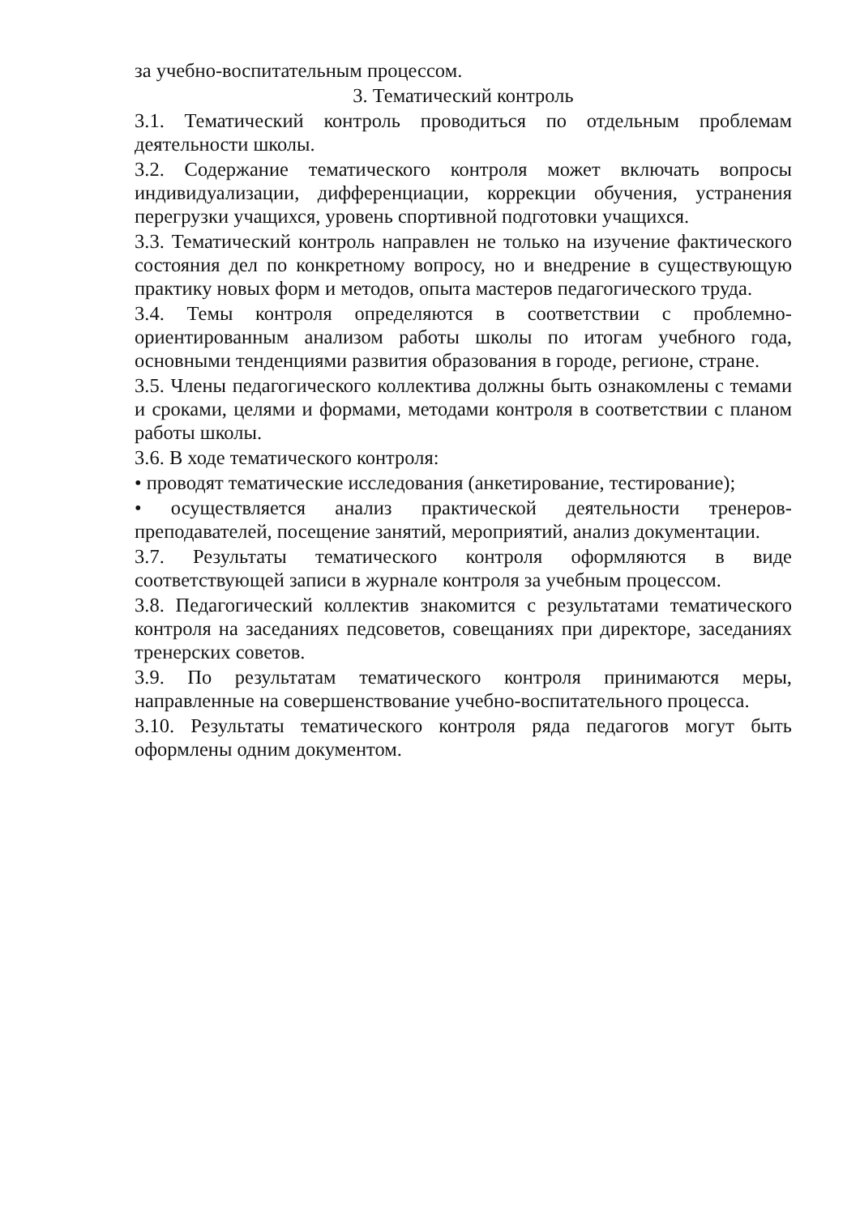за учебно-воспитательным процессом.
3. Тематический контроль
3.1. Тематический контроль проводиться по отдельным проблемам деятельности школы.
3.2. Содержание тематического контроля может включать вопросы индивидуализации, дифференциации, коррекции обучения, устранения перегрузки учащихся, уровень спортивной подготовки учащихся.
3.3. Тематический контроль направлен не только на изучение фактического состояния дел по конкретному вопросу, но и внедрение в существующую практику новых форм и методов, опыта мастеров педагогического труда.
3.4. Темы контроля определяются в соответствии с проблемно-ориентированным анализом работы школы по итогам учебного года, основными тенденциями развития образования в городе, регионе, стране.
3.5. Члены педагогического коллектива должны быть ознакомлены с темами и сроками, целями и формами, методами контроля в соответствии с планом работы школы.
3.6. В ходе тематического контроля:
• проводят тематические исследования (анкетирование, тестирование);
• осуществляется анализ практической деятельности тренеров-преподавателей, посещение занятий, мероприятий, анализ документации.
3.7. Результаты тематического контроля оформляются в виде соответствующей записи в журнале контроля за учебным процессом.
3.8. Педагогический коллектив знакомится с результатами тематического контроля на заседаниях педсоветов, совещаниях при директоре, заседаниях тренерских советов.
3.9. По результатам тематического контроля принимаются меры, направленные на совершенствование учебно-воспитательного процесса.
3.10. Результаты тематического контроля ряда педагогов могут быть оформлены одним документом.